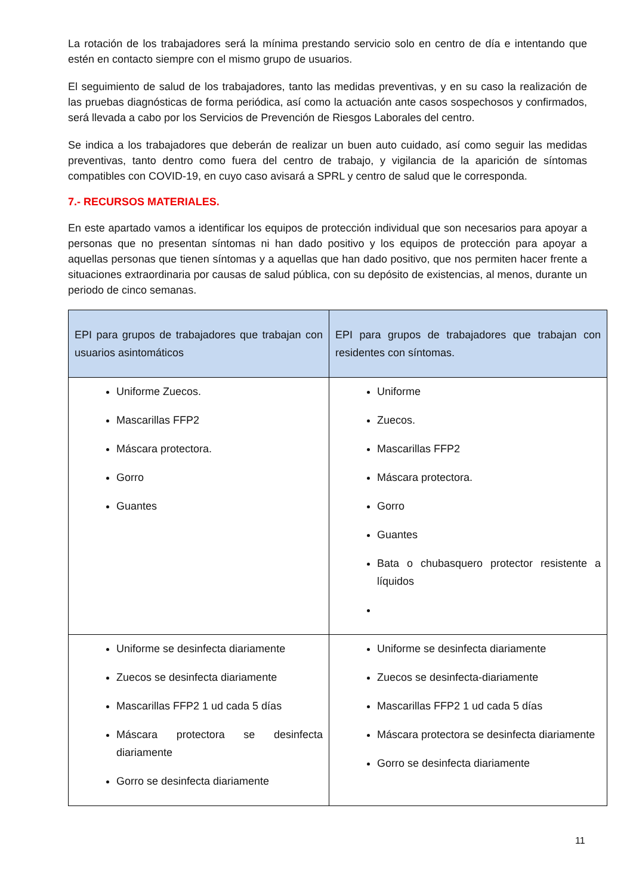La rotación de los trabajadores será la mínima prestando servicio solo en centro de día e intentando que estén en contacto siempre con el mismo grupo de usuarios.
El seguimiento de salud de los trabajadores, tanto las medidas preventivas, y en su caso la realización de las pruebas diagnósticas de forma periódica, así como la actuación ante casos sospechosos y confirmados, será llevada a cabo por los Servicios de Prevención de Riesgos Laborales del centro.
Se indica a los trabajadores que deberán de realizar un buen auto cuidado, así como seguir las medidas preventivas, tanto dentro como fuera del centro de trabajo, y vigilancia de la aparición de síntomas compatibles con COVID-19, en cuyo caso avisará a SPRL y centro de salud que le corresponda.
7.- RECURSOS MATERIALES.
En este apartado vamos a identificar los equipos de protección individual que son necesarios para apoyar a personas que no presentan síntomas ni han dado positivo y los equipos de protección para apoyar a aquellas personas que tienen síntomas y a aquellas que han dado positivo, que nos permiten hacer frente a situaciones extraordinaria por causas de salud pública, con su depósito de existencias, al menos, durante un periodo de cinco semanas.
| EPI para grupos de trabajadores que trabajan con usuarios asintomáticos | EPI para grupos de trabajadores que trabajan con residentes con síntomas. |
| --- | --- |
| Uniforme Zuecos. Mascarillas FFP2 Máscara protectora. Gorro Guantes | Uniforme Zuecos. Mascarillas FFP2 Máscara protectora. Gorro Guantes Bata o chubasquero protector resistente a líquidos |
| Uniforme se desinfecta diariamente Zuecos se desinfecta diariamente Mascarillas FFP2 1 ud cada 5 días Máscara protectora se desinfecta diariamente Gorro se desinfecta diariamente | Uniforme se desinfecta diariamente Zuecos se desinfecta-diariamente Mascarillas FFP2 1 ud cada 5 días Máscara protectora se desinfecta diariamente Gorro se desinfecta diariamente |
11